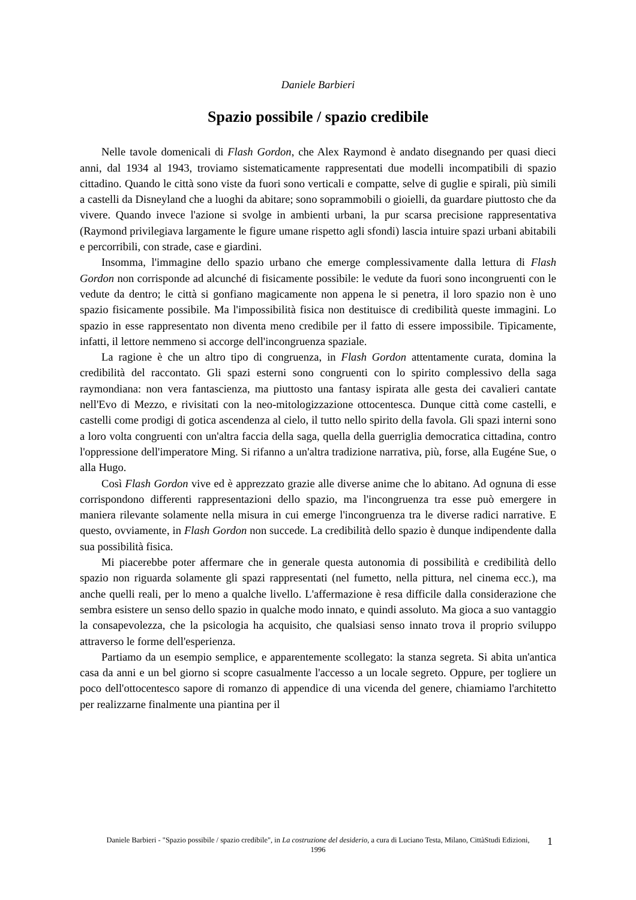Daniele Barbieri
Spazio possibile / spazio credibile
Nelle tavole domenicali di Flash Gordon, che Alex Raymond è andato disegnando per quasi dieci anni, dal 1934 al 1943, troviamo sistematicamente rappresentati due modelli incompatibili di spazio cittadino. Quando le città sono viste da fuori sono verticali e compatte, selve di guglie e spirali, più simili a castelli da Disneyland che a luoghi da abitare; sono soprammobili o gioielli, da guardare piuttosto che da vivere. Quando invece l'azione si svolge in ambienti urbani, la pur scarsa precisione rappresentativa (Raymond privilegiava largamente le figure umane rispetto agli sfondi) lascia intuire spazi urbani abitabili e percorribili, con strade, case e giardini.
Insomma, l'immagine dello spazio urbano che emerge complessivamente dalla lettura di Flash Gordon non corrisponde ad alcunché di fisicamente possibile: le vedute da fuori sono incongruenti con le vedute da dentro; le città si gonfiano magicamente non appena le si penetra, il loro spazio non è uno spazio fisicamente possibile. Ma l'impossibilità fisica non destituisce di credibilità queste immagini. Lo spazio in esse rappresentato non diventa meno credibile per il fatto di essere impossibile. Tipicamente, infatti, il lettore nemmeno si accorge dell'incongruenza spaziale.
La ragione è che un altro tipo di congruenza, in Flash Gordon attentamente curata, domina la credibilità del raccontato. Gli spazi esterni sono congruenti con lo spirito complessivo della saga raymondiana: non vera fantascienza, ma piuttosto una fantasy ispirata alle gesta dei cavalieri cantate nell'Evo di Mezzo, e rivisitati con la neo-mitologizzazione ottocentesca. Dunque città come castelli, e castelli come prodigi di gotica ascendenza al cielo, il tutto nello spirito della favola. Gli spazi interni sono a loro volta congruenti con un'altra faccia della saga, quella della guerriglia democratica cittadina, contro l'oppressione dell'imperatore Ming. Si rifanno a un'altra tradizione narrativa, più, forse, alla Eugéne Sue, o alla Hugo.
Così Flash Gordon vive ed è apprezzato grazie alle diverse anime che lo abitano. Ad ognuna di esse corrispondono differenti rappresentazioni dello spazio, ma l'incongruenza tra esse può emergere in maniera rilevante solamente nella misura in cui emerge l'incongruenza tra le diverse radici narrative. E questo, ovviamente, in Flash Gordon non succede. La credibilità dello spazio è dunque indipendente dalla sua possibilità fisica.
Mi piacerebbe poter affermare che in generale questa autonomia di possibilità e credibilità dello spazio non riguarda solamente gli spazi rappresentati (nel fumetto, nella pittura, nel cinema ecc.), ma anche quelli reali, per lo meno a qualche livello. L'affermazione è resa difficile dalla considerazione che sembra esistere un senso dello spazio in qualche modo innato, e quindi assoluto. Ma gioca a suo vantaggio la consapevolezza, che la psicologia ha acquisito, che qualsiasi senso innato trova il proprio sviluppo attraverso le forme dell'esperienza.
Partiamo da un esempio semplice, e apparentemente scollegato: la stanza segreta. Si abita un'antica casa da anni e un bel giorno si scopre casualmente l'accesso a un locale segreto. Oppure, per togliere un poco dell'ottocentesco sapore di romanzo di appendice di una vicenda del genere, chiamiamo l'architetto per realizzarne finalmente una piantina per il
Daniele Barbieri - "Spazio possibile / spazio credibile", in La costruzione del desiderio, a cura di Luciano Testa, Milano, CittàStudi Edizioni, 1996
1